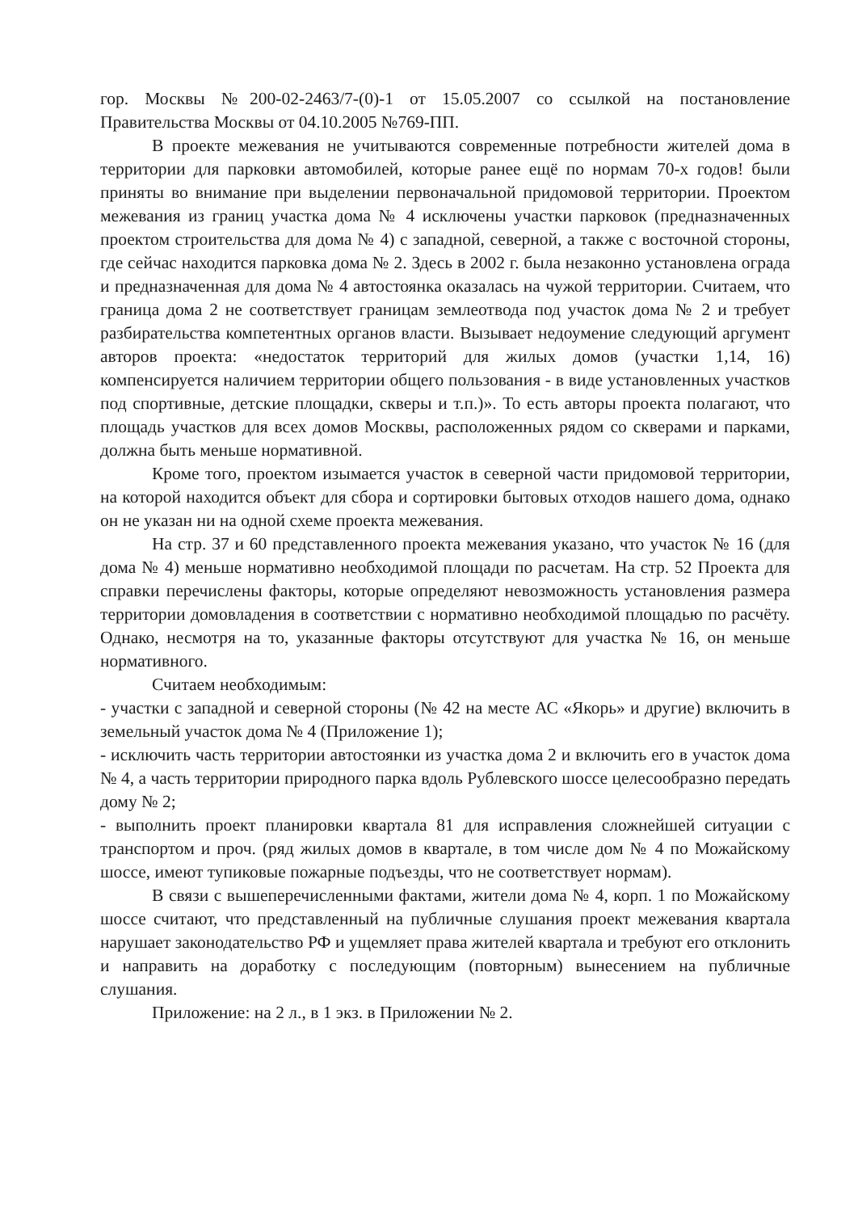гор. Москвы №200-02-2463/7-(0)-1 от 15.05.2007 со ссылкой на постановление Правительства Москвы от 04.10.2005 №769-ПП.
В проекте межевания не учитываются современные потребности жителей дома в территории для парковки автомобилей, которые ранее ещё по нормам 70-х годов! были приняты во внимание при выделении первоначальной придомовой территории. Проектом межевания из границ участка дома № 4 исключены участки парковок (предназначенных проектом строительства для дома № 4) с западной, северной, а также с восточной стороны, где сейчас находится парковка дома № 2. Здесь в 2002 г. была незаконно установлена ограда и предназначенная для дома № 4 автостоянка оказалась на чужой территории. Считаем, что граница дома 2 не соответствует границам землеотвода под участок дома № 2 и требует разбирательства компетентных органов власти. Вызывает недоумение следующий аргумент авторов проекта: «недостаток территорий для жилых домов (участки 1,14, 16) компенсируется наличием территории общего пользования - в виде установленных участков под спортивные, детские площадки, скверы и т.п.)». То есть авторы проекта полагают, что площадь участков для всех домов Москвы, расположенных рядом со скверами и парками, должна быть меньше нормативной.
Кроме того, проектом изымается участок в северной части придомовой территории, на которой находится объект для сбора и сортировки бытовых отходов нашего дома, однако он не указан ни на одной схеме проекта межевания.
На стр. 37 и 60 представленного проекта межевания указано, что участок № 16 (для дома № 4) меньше нормативно необходимой площади по расчетам. На стр. 52 Проекта для справки перечислены факторы, которые определяют невозможность установления размера территории домовладения в соответствии с нормативно необходимой площадью по расчёту. Однако, несмотря на то, указанные факторы отсутствуют для участка № 16, он меньше нормативного.
Считаем необходимым:
- участки с западной и северной стороны (№ 42 на месте АС «Якорь» и другие) включить в земельный участок дома № 4 (Приложение 1);
- исключить часть территории автостоянки из участка дома 2 и включить его в участок дома № 4, а часть территории природного парка вдоль Рублевского шоссе целесообразно передать дому № 2;
- выполнить проект планировки квартала 81 для исправления сложнейшей ситуации с транспортом и проч. (ряд жилых домов в квартале, в том числе дом № 4 по Можайскому шоссе, имеют тупиковые пожарные подъезды, что не соответствует нормам).
В связи с вышеперечисленными фактами, жители дома № 4, корп. 1 по Можайскому шоссе считают, что представленный на публичные слушания проект межевания квартала нарушает законодательство РФ и ущемляет права жителей квартала и требуют его отклонить и направить на доработку с последующим (повторным) вынесением на публичные слушания.
Приложение: на 2 л., в 1 экз. в Приложении № 2.